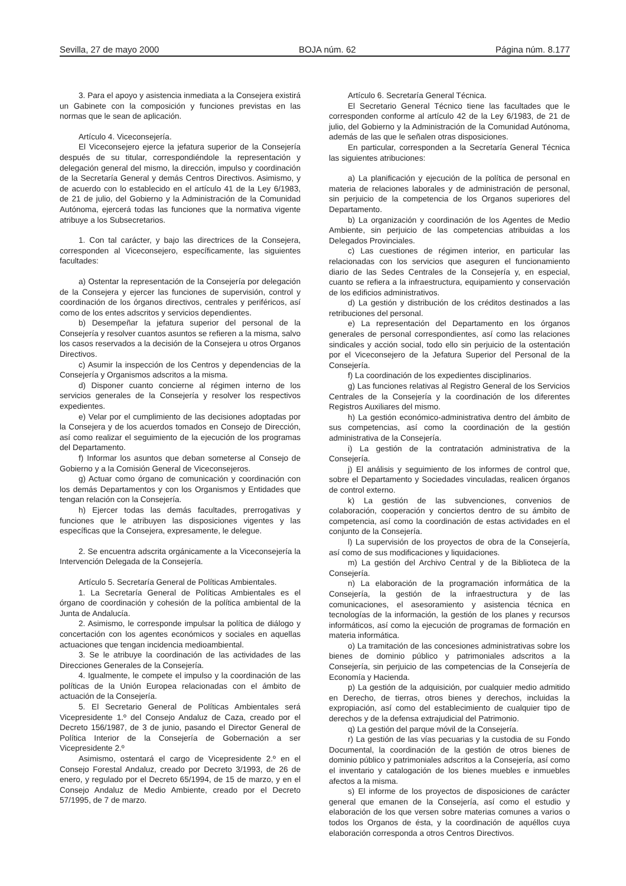Sevilla, 27 de mayo 2000 BOJA núm. 62 Página núm. 8.177
3. Para el apoyo y asistencia inmediata a la Consejera existirá un Gabinete con la composición y funciones previstas en las normas que le sean de aplicación.
Artículo 4. Viceconsejería.
El Viceconsejero ejerce la jefatura superior de la Consejería después de su titular, correspondiéndole la representación y delegación general del mismo, la dirección, impulso y coordinación de la Secretaría General y demás Centros Directivos. Asimismo, y de acuerdo con lo establecido en el artículo 41 de la Ley 6/1983, de 21 de julio, del Gobierno y la Administración de la Comunidad Autónoma, ejercerá todas las funciones que la normativa vigente atribuye a los Subsecretarios.
1. Con tal carácter, y bajo las directrices de la Consejera, corresponden al Viceconsejero, específicamente, las siguientes facultades:
a) Ostentar la representación de la Consejería por delegación de la Consejera y ejercer las funciones de supervisión, control y coordinación de los órganos directivos, centrales y periféricos, así como de los entes adscritos y servicios dependientes.
b) Desempeñar la jefatura superior del personal de la Consejería y resolver cuantos asuntos se refieren a la misma, salvo los casos reservados a la decisión de la Consejera u otros Organos Directivos.
c) Asumir la inspección de los Centros y dependencias de la Consejería y Organismos adscritos a la misma.
d) Disponer cuanto concierne al régimen interno de los servicios generales de la Consejería y resolver los respectivos expedientes.
e) Velar por el cumplimiento de las decisiones adoptadas por la Consejera y de los acuerdos tomados en Consejo de Dirección, así como realizar el seguimiento de la ejecución de los programas del Departamento.
f) Informar los asuntos que deban someterse al Consejo de Gobierno y a la Comisión General de Viceconsejeros.
g) Actuar como órgano de comunicación y coordinación con los demás Departamentos y con los Organismos y Entidades que tengan relación con la Consejería.
h) Ejercer todas las demás facultades, prerrogativas y funciones que le atribuyen las disposiciones vigentes y las específicas que la Consejera, expresamente, le delegue.
2. Se encuentra adscrita orgánicamente a la Viceconsejería la Intervención Delegada de la Consejería.
Artículo 5. Secretaría General de Políticas Ambientales.
1. La Secretaría General de Políticas Ambientales es el órgano de coordinación y cohesión de la política ambiental de la Junta de Andalucía.
2. Asimismo, le corresponde impulsar la política de diálogo y concertación con los agentes económicos y sociales en aquellas actuaciones que tengan incidencia medioambiental.
3. Se le atribuye la coordinación de las actividades de las Direcciones Generales de la Consejería.
4. Igualmente, le compete el impulso y la coordinación de las políticas de la Unión Europea relacionadas con el ámbito de actuación de la Consejería.
5. El Secretario General de Políticas Ambientales será Vicepresidente 1.º del Consejo Andaluz de Caza, creado por el Decreto 156/1987, de 3 de junio, pasando el Director General de Política Interior de la Consejería de Gobernación a ser Vicepresidente 2.º
Asimismo, ostentará el cargo de Vicepresidente 2.º en el Consejo Forestal Andaluz, creado por Decreto 3/1993, de 26 de enero, y regulado por el Decreto 65/1994, de 15 de marzo, y en el Consejo Andaluz de Medio Ambiente, creado por el Decreto 57/1995, de 7 de marzo.
Artículo 6. Secretaría General Técnica.
El Secretario General Técnico tiene las facultades que le corresponden conforme al artículo 42 de la Ley 6/1983, de 21 de julio, del Gobierno y la Administración de la Comunidad Autónoma, además de las que le señalen otras disposiciones.
En particular, corresponden a la Secretaría General Técnica las siguientes atribuciones:
a) La planificación y ejecución de la política de personal en materia de relaciones laborales y de administración de personal, sin perjuicio de la competencia de los Organos superiores del Departamento.
b) La organización y coordinación de los Agentes de Medio Ambiente, sin perjuicio de las competencias atribuidas a los Delegados Provinciales.
c) Las cuestiones de régimen interior, en particular las relacionadas con los servicios que aseguren el funcionamiento diario de las Sedes Centrales de la Consejería y, en especial, cuanto se refiera a la infraestructura, equipamiento y conservación de los edificios administrativos.
d) La gestión y distribución de los créditos destinados a las retribuciones del personal.
e) La representación del Departamento en los órganos generales de personal correspondientes, así como las relaciones sindicales y acción social, todo ello sin perjuicio de la ostentación por el Viceconsejero de la Jefatura Superior del Personal de la Consejería.
f) La coordinación de los expedientes disciplinarios.
g) Las funciones relativas al Registro General de los Servicios Centrales de la Consejería y la coordinación de los diferentes Registros Auxiliares del mismo.
h) La gestión económico-administrativa dentro del ámbito de sus competencias, así como la coordinación de la gestión administrativa de la Consejería.
i) La gestión de la contratación administrativa de la Consejería.
j) El análisis y seguimiento de los informes de control que, sobre el Departamento y Sociedades vinculadas, realicen órganos de control externo.
k) La gestión de las subvenciones, convenios de colaboración, cooperación y conciertos dentro de su ámbito de competencia, así como la coordinación de estas actividades en el conjunto de la Consejería.
l) La supervisión de los proyectos de obra de la Consejería, así como de sus modificaciones y liquidaciones.
m) La gestión del Archivo Central y de la Biblioteca de la Consejería.
n) La elaboración de la programación informática de la Consejería, la gestión de la infraestructura y de las comunicaciones, el asesoramiento y asistencia técnica en tecnologías de la información, la gestión de los planes y recursos informáticos, así como la ejecución de programas de formación en materia informática.
o) La tramitación de las concesiones administrativas sobre los bienes de dominio público y patrimoniales adscritos a la Consejería, sin perjuicio de las competencias de la Consejería de Economía y Hacienda.
p) La gestión de la adquisición, por cualquier medio admitido en Derecho, de tierras, otros bienes y derechos, incluidas la expropiación, así como del establecimiento de cualquier tipo de derechos y de la defensa extrajudicial del Patrimonio.
q) La gestión del parque móvil de la Consejería.
r) La gestión de las vías pecuarias y la custodia de su Fondo Documental, la coordinación de la gestión de otros bienes de dominio público y patrimoniales adscritos a la Consejería, así como el inventario y catalogación de los bienes muebles e inmuebles afectos a la misma.
s) El informe de los proyectos de disposiciones de carácter general que emanen de la Consejería, así como el estudio y elaboración de los que versen sobre materias comunes a varios o todos los Organos de ésta, y la coordinación de aquéllos cuya elaboración corresponda a otros Centros Directivos.